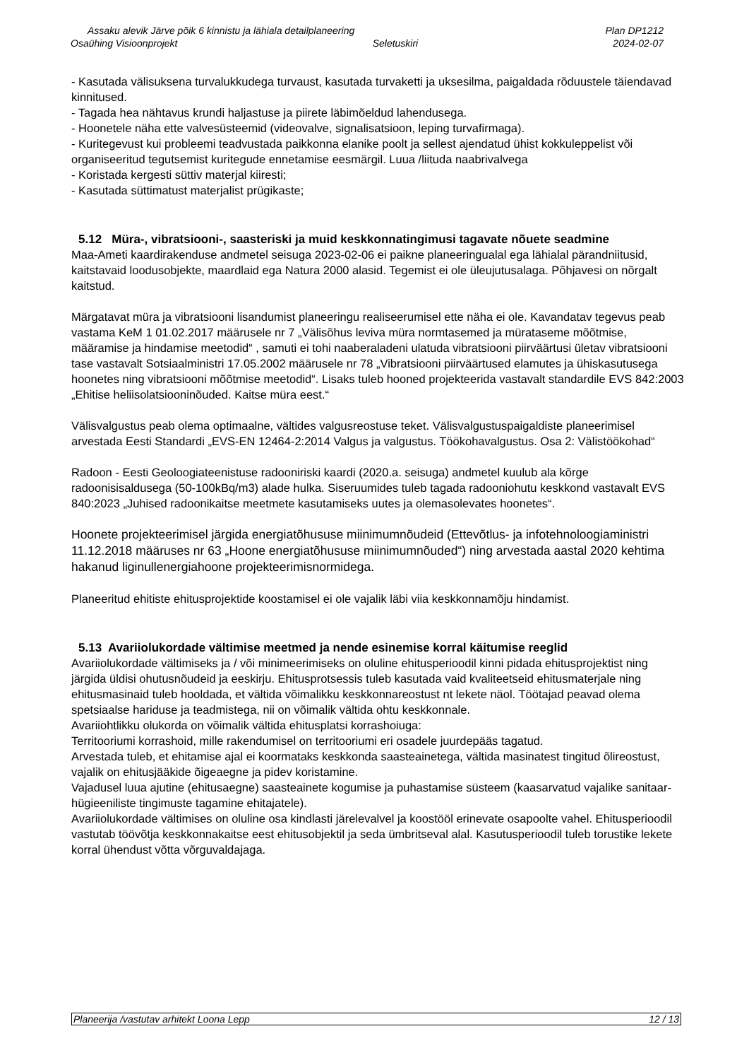Assaku alevik Järve põik 6 kinnistu ja lähiala detailplaneering Plan DP1212
Osaühing Visioonprojekt Seletuskiri 2024-02-07
- Kasutada välisuksena turvalukkudega turvaust, kasutada turvaketti ja uksesilma, paigaldada rõduustele täiendavad kinnitused.
- Tagada hea nähtavus krundi haljastuse ja piirete läbimõeldud lahendusega.
- Hoonetele näha ette valvesüsteemid (videovalve, signalisatsioon, leping turvafirmaga).
- Kuritegevust kui probleemi teadvustada paikkonna elanike poolt ja sellest ajendatud ühist kokkuleppelist või organiseeritud tegutsemist kuritegude ennetamise eesmärgil. Luua /liituda naabrivalvega
- Koristada kergesti süttiv materjal kiiresti;
- Kasutada süttimatust materjalist prügikaste;
5.12 Müra-, vibratsiooni-, saasteriski ja muid keskkonnatingimusi tagavate nõuete seadmine
Maa-Ameti kaardirakenduse andmetel seisuga 2023-02-06 ei paikne planeeringualal ega lähialal pärandniitusid, kaitstavaid loodusobjekte, maardlaid ega Natura 2000 alasid. Tegemist ei ole üleujutusalaga. Põhjavesi on nõrgalt kaitstud.
Märgatavat müra ja vibratsiooni lisandumist planeeringu realiseerumisel ette näha ei ole. Kavandatav tegevus peab vastama KeM 1 01.02.2017 määrusele nr 7 „Välisõhus leviva müra normtasemed ja mürataseme mõõtmise, määramise ja hindamise meetodid“ , samuti ei tohi naaberaladeni ulatuda vibratsiooni piirväärtusi ületav vibratsiooni tase vastavalt Sotsiaalministri 17.05.2002 määrusele nr 78 „Vibratsiooni piirväärtused elamutes ja ühiskasutusega hoonetes ning vibratsiooni mõõtmise meetodid“. Lisaks tuleb hooned projekteerida vastavalt standardile EVS 842:2003 „Ehitise heliisolatsiooninõuded. Kaitse müra eest.“
Välisvalgustus peab olema optimaalne, vältides valgusreostuse teket. Välisvalgustuspaigaldiste planeerimisel arvestada Eesti Standardi „EVS-EN 12464-2:2014 Valgus ja valgustus. Töökohavalgustus. Osa 2: Välistöökohad“
Radoon - Eesti Geoloogiateenistuse radooniriski kaardi (2020.a. seisuga) andmetel kuulub ala kõrge radoonisisaldusega (50-100kBq/m3) alade hulka. Siseruumides tuleb tagada radooniohutu keskkond vastavalt EVS 840:2023 „Juhised radoonikaitse meetmete kasutamiseks uutes ja olemasolevates hoonetes“.
Hoonete projekteerimisel järgida energiatõhususe miinimumnõudeid (Ettevõtlus- ja infotehnoloogiaministri 11.12.2018 määruses nr 63 „Hoone energiatõhususe miinimumnõuded“) ning arvestada aastal 2020 kehtima hakanud liginullenergiahoone projekteerimisnormidega.
Planeeritud ehitiste ehitusprojektide koostamisel ei ole vajalik läbi viia keskkonnamõju hindamist.
5.13 Avariiolukordade vältimise meetmed ja nende esinemise korral käitumise reeglid
Avariiolukordade vältimiseks ja / või minimeerimiseks on oluline ehitusperioodil kinni pidada ehitusprojektist ning järgida üldisi ohutusnõudeid ja eeskirju. Ehitusprotsessis tuleb kasutada vaid kvaliteetseid ehitusmaterjale ning ehitusmasinaid tuleb hooldada, et vältida võimalikku keskkonnareostust nt lekete näol. Töötajad peavad olema spetsiaalse hariduse ja teadmistega, nii on võimalik vältida ohtu keskkonnale.
Avariiohtlikku olukorda on võimalik vältida ehitusplatsi korrashoiuga:
Territooriumi korrashoid, mille rakendumisel on territooriumi eri osadele juurdepääs tagatud.
Arvestada tuleb, et ehitamise ajal ei koormataks keskkonda saasteainetega, vältida masinatest tingitud õlireostust, vajalik on ehitusjääkide õigeaegne ja pidev koristamine.
Vajadusel luua ajutine (ehitusaegne) saasteainete kogumise ja puhastamise süsteem (kaasarvatud vajalike sanitaar-hügieeniliste tingimuste tagamine ehitajatele).
Avariiolukordade vältimises on oluline osa kindlasti järelevalvel ja koostööl erinevate osapoolte vahel. Ehitusperioodil vastutab töövõtja keskkonnakaitse eest ehitusobjektil ja seda ümbritseval alal. Kasutusperioodil tuleb torustike lekete korral ühendust võtta võrguvaldajaga.
Planeerija /vastutav arhitekt Loona Lepp 12 / 13